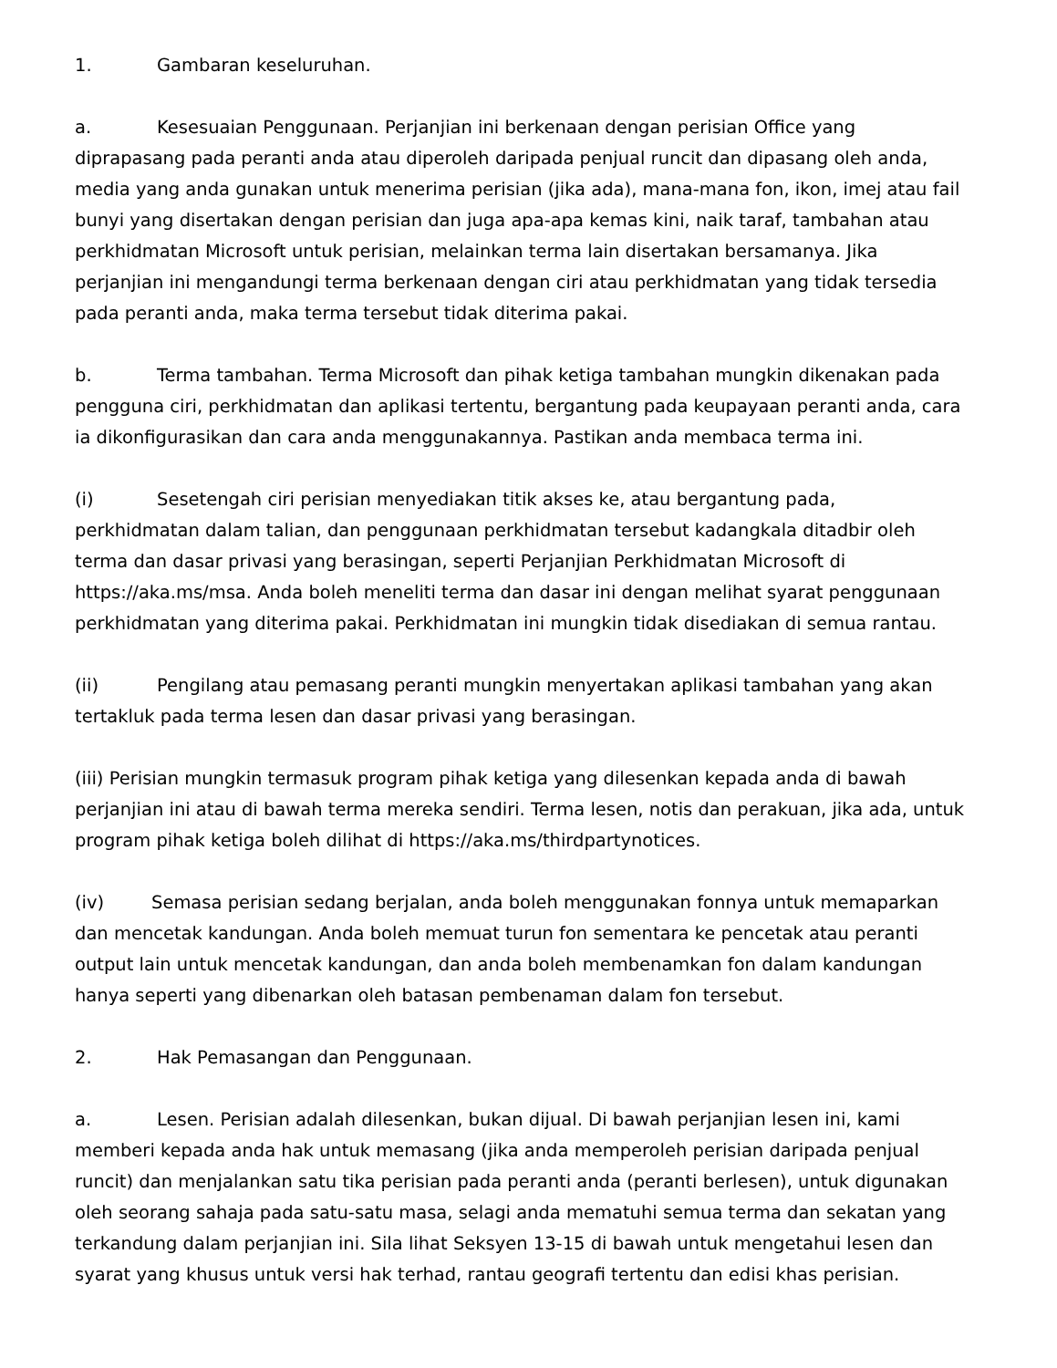1. Gambaran keseluruhan.
a. Kesesuaian Penggunaan. Perjanjian ini berkenaan dengan perisian Office yang diprapasang pada peranti anda atau diperoleh daripada penjual runcit dan dipasang oleh anda, media yang anda gunakan untuk menerima perisian (jika ada), mana-mana fon, ikon, imej atau fail bunyi yang disertakan dengan perisian dan juga apa-apa kemas kini, naik taraf, tambahan atau perkhidmatan Microsoft untuk perisian, melainkan terma lain disertakan bersamanya. Jika perjanjian ini mengandungi terma berkenaan dengan ciri atau perkhidmatan yang tidak tersedia pada peranti anda, maka terma tersebut tidak diterima pakai.
b. Terma tambahan. Terma Microsoft dan pihak ketiga tambahan mungkin dikenakan pada pengguna ciri, perkhidmatan dan aplikasi tertentu, bergantung pada keupayaan peranti anda, cara ia dikonfigurasikan dan cara anda menggunakannya. Pastikan anda membaca terma ini.
(i) Sesetengah ciri perisian menyediakan titik akses ke, atau bergantung pada, perkhidmatan dalam talian, dan penggunaan perkhidmatan tersebut kadangkala ditadbir oleh terma dan dasar privasi yang berasingan, seperti Perjanjian Perkhidmatan Microsoft di https://aka.ms/msa. Anda boleh meneliti terma dan dasar ini dengan melihat syarat penggunaan perkhidmatan yang diterima pakai. Perkhidmatan ini mungkin tidak disediakan di semua rantau.
(ii) Pengilang atau pemasang peranti mungkin menyertakan aplikasi tambahan yang akan tertakluk pada terma lesen dan dasar privasi yang berasingan.
(iii) Perisian mungkin termasuk program pihak ketiga yang dilesenkan kepada anda di bawah perjanjian ini atau di bawah terma mereka sendiri. Terma lesen, notis dan perakuan, jika ada, untuk program pihak ketiga boleh dilihat di https://aka.ms/thirdpartynotices.
(iv) Semasa perisian sedang berjalan, anda boleh menggunakan fonnya untuk memaparkan dan mencetak kandungan. Anda boleh memuat turun fon sementara ke pencetak atau peranti output lain untuk mencetak kandungan, dan anda boleh membenamkan fon dalam kandungan hanya seperti yang dibenarkan oleh batasan pembenaman dalam fon tersebut.
2. Hak Pemasangan dan Penggunaan.
a. Lesen. Perisian adalah dilesenkan, bukan dijual. Di bawah perjanjian lesen ini, kami memberi kepada anda hak untuk memasang (jika anda memperoleh perisian daripada penjual runcit) dan menjalankan satu tika perisian pada peranti anda (peranti berlesen), untuk digunakan oleh seorang sahaja pada satu-satu masa, selagi anda mematuhi semua terma dan sekatan yang terkandung dalam perjanjian ini. Sila lihat Seksyen 13-15 di bawah untuk mengetahui lesen dan syarat yang khusus untuk versi hak terhad, rantau geografi tertentu dan edisi khas perisian.